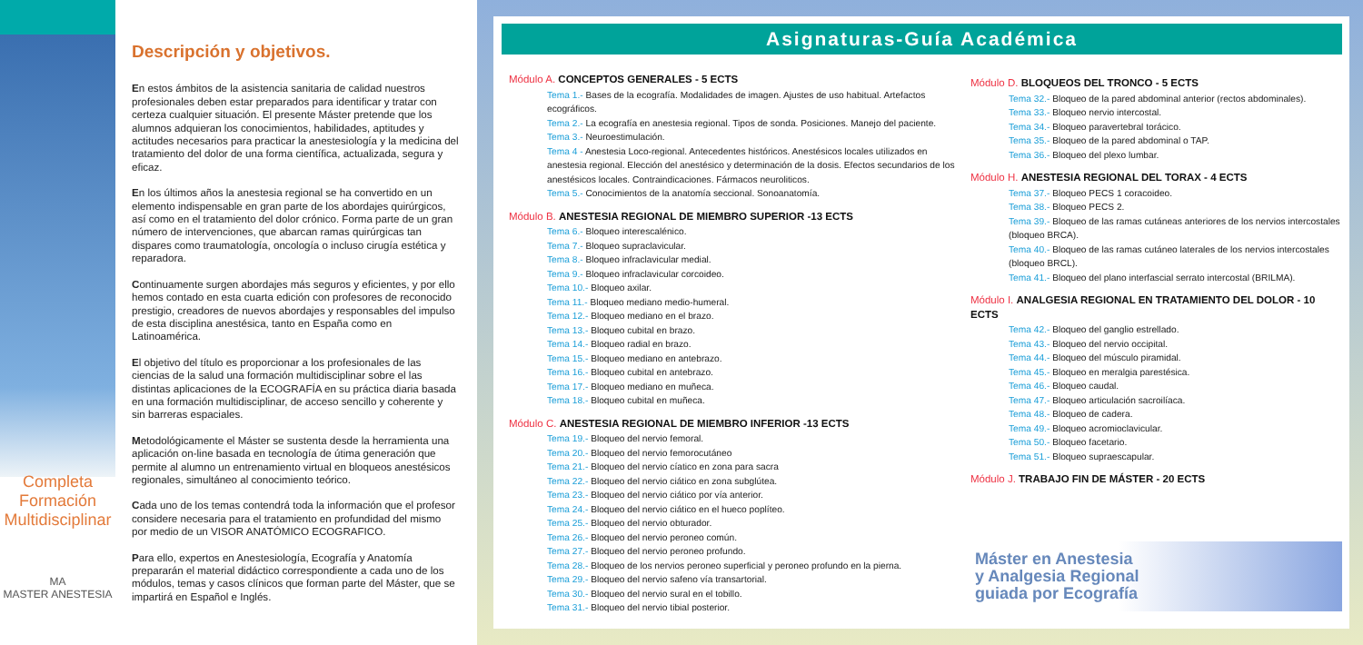Completa
Formación
Multidisciplinar
MA
MASTER ANESTESIA
Descripción y objetivos.
En estos ámbitos de la asistencia sanitaria de calidad nuestros profesionales deben estar preparados para identificar y tratar con certeza cualquier situación. El presente Máster pretende que los alumnos adquieran los conocimientos, habilidades, aptitudes y actitudes necesarios para practicar la anestesiología y la medicina del tratamiento del dolor de una forma científica, actualizada, segura y eficaz.
En los últimos años la anestesia regional se ha convertido en un elemento indispensable en gran parte de los abordajes quirúrgicos, así como en el tratamiento del dolor crónico. Forma parte de un gran número de intervenciones, que abarcan ramas quirúrgicas tan dispares como traumatología, oncología o incluso cirugía estética y reparadora.
Continuamente surgen abordajes más seguros y eficientes, y por ello hemos contado en esta cuarta edición con profesores de reconocido prestigio, creadores de nuevos abordajes y responsables del impulso de esta disciplina anestésica, tanto en España como en Latinoamérica.
El objetivo del título es proporcionar a los profesionales de las ciencias de la salud una formación multidisciplinar sobre el las distintas aplicaciones de la ECOGRAFÍA en su práctica diaria basada en una formación multidisciplinar, de acceso sencillo y coherente y sin barreras espaciales.
Metodológicamente el Máster se sustenta desde la herramienta una aplicación on-line basada en tecnología de útima generación que permite al alumno un entrenamiento virtual en bloqueos anestésicos regionales, simultáneo al conocimiento teórico.
Cada uno de los temas contendrá toda la información que el profesor considere necesaria para el tratamiento en profundidad del mismo por medio de un VISOR ANATÓMICO ECOGRAFICO.
Para ello, expertos en Anestesiología, Ecografía y Anatomía prepararán el material didáctico correspondiente a cada uno de los módulos, temas y casos clínicos que forman parte del Máster, que se impartirá en Español e Inglés.
Asignaturas-Guía Académica
Módulo A. CONCEPTOS GENERALES - 5 ECTS
Tema 1.- Bases de la ecografía. Modalidades de imagen. Ajustes de uso habitual. Artefactos ecográficos.
Tema 2.- La ecografía en anestesia regional. Tipos de sonda. Posiciones. Manejo del paciente.
Tema 3.- Neuroestimulación.
Tema 4 - Anestesia Loco-regional. Antecedentes históricos. Anestésicos locales utilizados en anestesia regional. Elección del anestésico y determinación de la dosis. Efectos secundarios de los anestésicos locales. Contraindicaciones. Fármacos neuroliticos.
Tema 5.- Conocimientos de la anatomía seccional. Sonoanatomía.
Módulo B. ANESTESIA REGIONAL DE MIEMBRO SUPERIOR -13 ECTS
Tema 6.- Bloqueo interescalénico.
Tema 7.- Bloqueo supraclavicular.
Tema 8.- Bloqueo infraclavicular medial.
Tema 9.- Bloqueo infraclavicular corcoideo.
Tema 10.- Bloqueo axilar.
Tema 11.- Bloqueo mediano medio-humeral.
Tema 12.- Bloqueo mediano en el brazo.
Tema 13.- Bloqueo cubital en brazo.
Tema 14.- Bloqueo radial en brazo.
Tema 15.- Bloqueo mediano en antebrazo.
Tema 16.- Bloqueo cubital en antebrazo.
Tema 17.- Bloqueo mediano en muñeca.
Tema 18.- Bloqueo cubital en muñeca.
Módulo C. ANESTESIA REGIONAL DE MIEMBRO INFERIOR -13 ECTS
Tema 19.- Bloqueo del nervio femoral.
Tema 20.- Bloqueo del nervio femorocutáneo
Tema 21.- Bloqueo del nervio cíatico en zona para sacra
Tema 22.- Bloqueo del nervio ciático en zona subglútea.
Tema 23.- Bloqueo del nervio ciático por vía anterior.
Tema 24.- Bloqueo del nervio ciático en el hueco poplíteo.
Tema 25.- Bloqueo del nervio obturador.
Tema 26.- Bloqueo del nervio peroneo común.
Tema 27.- Bloqueo del nervio peroneo profundo.
Tema 28.- Bloqueo de los nervios peroneo superficial y peroneo profundo en la pierna.
Tema 29.- Bloqueo del nervio safeno vía transartorial.
Tema 30.- Bloqueo del nervio sural en el tobillo.
Tema 31.- Bloqueo del nervio tibial posterior.
Módulo D. BLOQUEOS DEL TRONCO - 5 ECTS
Tema 32.- Bloqueo de la pared abdominal anterior (rectos abdominales).
Tema 33.- Bloqueo nervio intercostal.
Tema 34.- Bloqueo paravertebral torácico.
Tema 35.- Bloqueo de la pared abdominal o TAP.
Tema 36.- Bloqueo del plexo lumbar.
Módulo H. ANESTESIA REGIONAL DEL TORAX - 4 ECTS
Tema 37.- Bloqueo PECS 1 coracoideo.
Tema 38.- Bloqueo PECS 2.
Tema 39.- Bloqueo de las ramas cutáneas anteriores de los nervios intercostales (bloqueo BRCA).
Tema 40.- Bloqueo de las ramas cutáneo laterales de los nervios intercostales (bloqueo BRCL).
Tema 41.- Bloqueo del plano interfascial serrato intercostal (BRILMA).
Módulo I. ANALGESIA REGIONAL EN TRATAMIENTO DEL DOLOR - 10 ECTS
Tema 42.- Bloqueo del ganglio estrellado.
Tema 43.- Bloqueo del nervio occipital.
Tema 44.- Bloqueo del músculo piramidal.
Tema 45.- Bloqueo en meralgia parestésica.
Tema 46.- Bloqueo caudal.
Tema 47.- Bloqueo articulación sacroilíaca.
Tema 48.- Bloqueo de cadera.
Tema 49.- Bloqueo acromioclavicular.
Tema 50.- Bloqueo facetario.
Tema 51.- Bloqueo supraescapular.
Módulo J. TRABAJO FIN DE MÁSTER - 20 ECTS
Máster en Anestesia
y Analgesia Regional
guiada por Ecografía